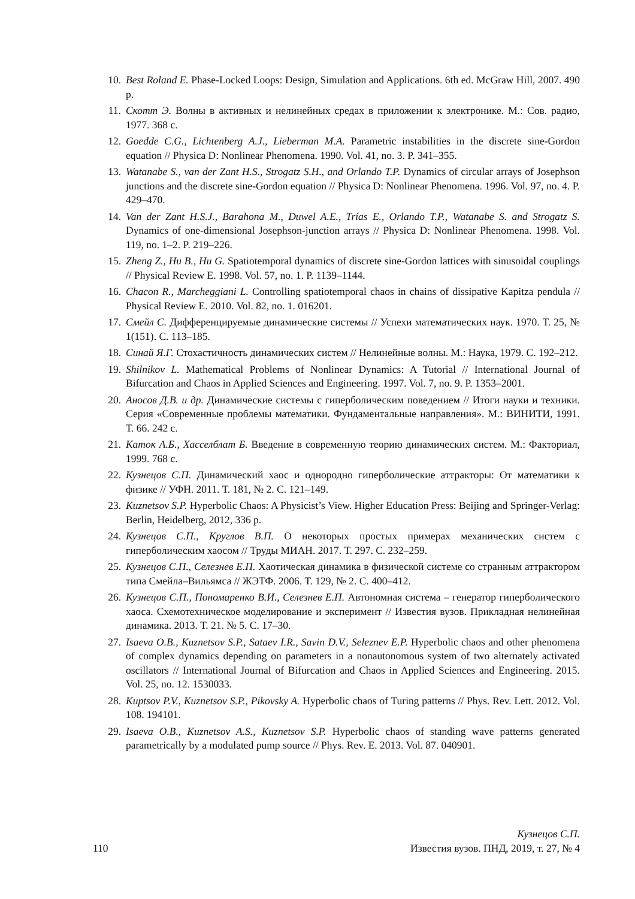10. Best Roland E. Phase-Locked Loops: Design, Simulation and Applications. 6th ed. McGraw Hill, 2007. 490 p.
11. Скотт Э. Волны в активных и нелинейных средах в приложении к электронике. М.: Сов. радио, 1977. 368 с.
12. Goedde C.G., Lichtenberg A.J., Lieberman M.A. Parametric instabilities in the discrete sine-Gordon equation // Physica D: Nonlinear Phenomena. 1990. Vol. 41, no. 3. P. 341–355.
13. Watanabe S., van der Zant H.S., Strogatz S.H., and Orlando T.P. Dynamics of circular arrays of Josephson junctions and the discrete sine-Gordon equation // Physica D: Nonlinear Phenomena. 1996. Vol. 97, no. 4. P. 429–470.
14. Van der Zant H.S.J., Barahona M., Duwel A.E., Trías E., Orlando T.P., Watanabe S. and Strogatz S. Dynamics of one-dimensional Josephson-junction arrays // Physica D: Nonlinear Phenomena. 1998. Vol. 119, no. 1–2. P. 219–226.
15. Zheng Z., Hu B., Hu G. Spatiotemporal dynamics of discrete sine-Gordon lattices with sinusoidal couplings // Physical Review E. 1998. Vol. 57, no. 1. P. 1139–1144.
16. Chacon R., Marcheggiani L. Controlling spatiotemporal chaos in chains of dissipative Kapitza pendula // Physical Review E. 2010. Vol. 82, no. 1. 016201.
17. Смейл С. Дифференцируемые динамические системы // Успехи математических наук. 1970. Т. 25, № 1(151). С. 113–185.
18. Синай Я.Г. Стохастичность динамических систем // Нелинейные волны. М.: Наука, 1979. С. 192–212.
19. Shilnikov L. Mathematical Problems of Nonlinear Dynamics: A Tutorial // International Journal of Bifurcation and Chaos in Applied Sciences and Engineering. 1997. Vol. 7, no. 9. P. 1353–2001.
20. Аносов Д.В. и др. Динамические системы с гиперболическим поведением // Итоги науки и техники. Серия «Современные проблемы математики. Фундаментальные направления». М.: ВИНИТИ, 1991. Т. 66. 242 с.
21. Каток А.Б., Хасселблат Б. Введение в современную теорию динамических систем. М.: Факториал, 1999. 768 с.
22. Кузнецов С.П. Динамический хаос и однородно гиперболические аттракторы: От математики к физике // УФН. 2011. Т. 181, № 2. С. 121–149.
23. Kuznetsov S.P. Hyperbolic Chaos: A Physicist’s View. Higher Education Press: Beijing and Springer-Verlag: Berlin, Heidelberg, 2012, 336 p.
24. Кузнецов С.П., Круглов В.П. О некоторых простых примерах механических систем с гиперболическим хаосом // Труды МИАН. 2017. Т. 297. С. 232–259.
25. Кузнецов С.П., Селезнев Е.П. Хаотическая динамика в физической системе со странным аттрактором типа Смейла–Вильямса // ЖЭТФ. 2006. Т. 129, № 2. С. 400–412.
26. Кузнецов С.П., Пономаренко В.И., Селезнев Е.П. Автономная система – генератор гиперболического хаоса. Схемотехническое моделирование и эксперимент // Известия вузов. Прикладная нелинейная динамика. 2013. Т. 21. № 5. С. 17–30.
27. Isaeva O.B., Kuznetsov S.P., Sataev I.R., Savin D.V., Seleznev E.P. Hyperbolic chaos and other phenomena of complex dynamics depending on parameters in a nonautonomous system of two alternately activated oscillators // International Journal of Bifurcation and Chaos in Applied Sciences and Engineering. 2015. Vol. 25, no. 12. 1530033.
28. Kuptsov P.V., Kuznetsov S.P., Pikovsky A. Hyperbolic chaos of Turing patterns // Phys. Rev. Lett. 2012. Vol. 108. 194101.
29. Isaeva O.B., Kuznetsov A.S., Kuznetsov S.P. Hyperbolic chaos of standing wave patterns generated parametrically by a modulated pump source // Phys. Rev. E. 2013. Vol. 87. 040901.
Кузнецов С.П.
110 Известия вузов. ПНД, 2019, т. 27, № 4